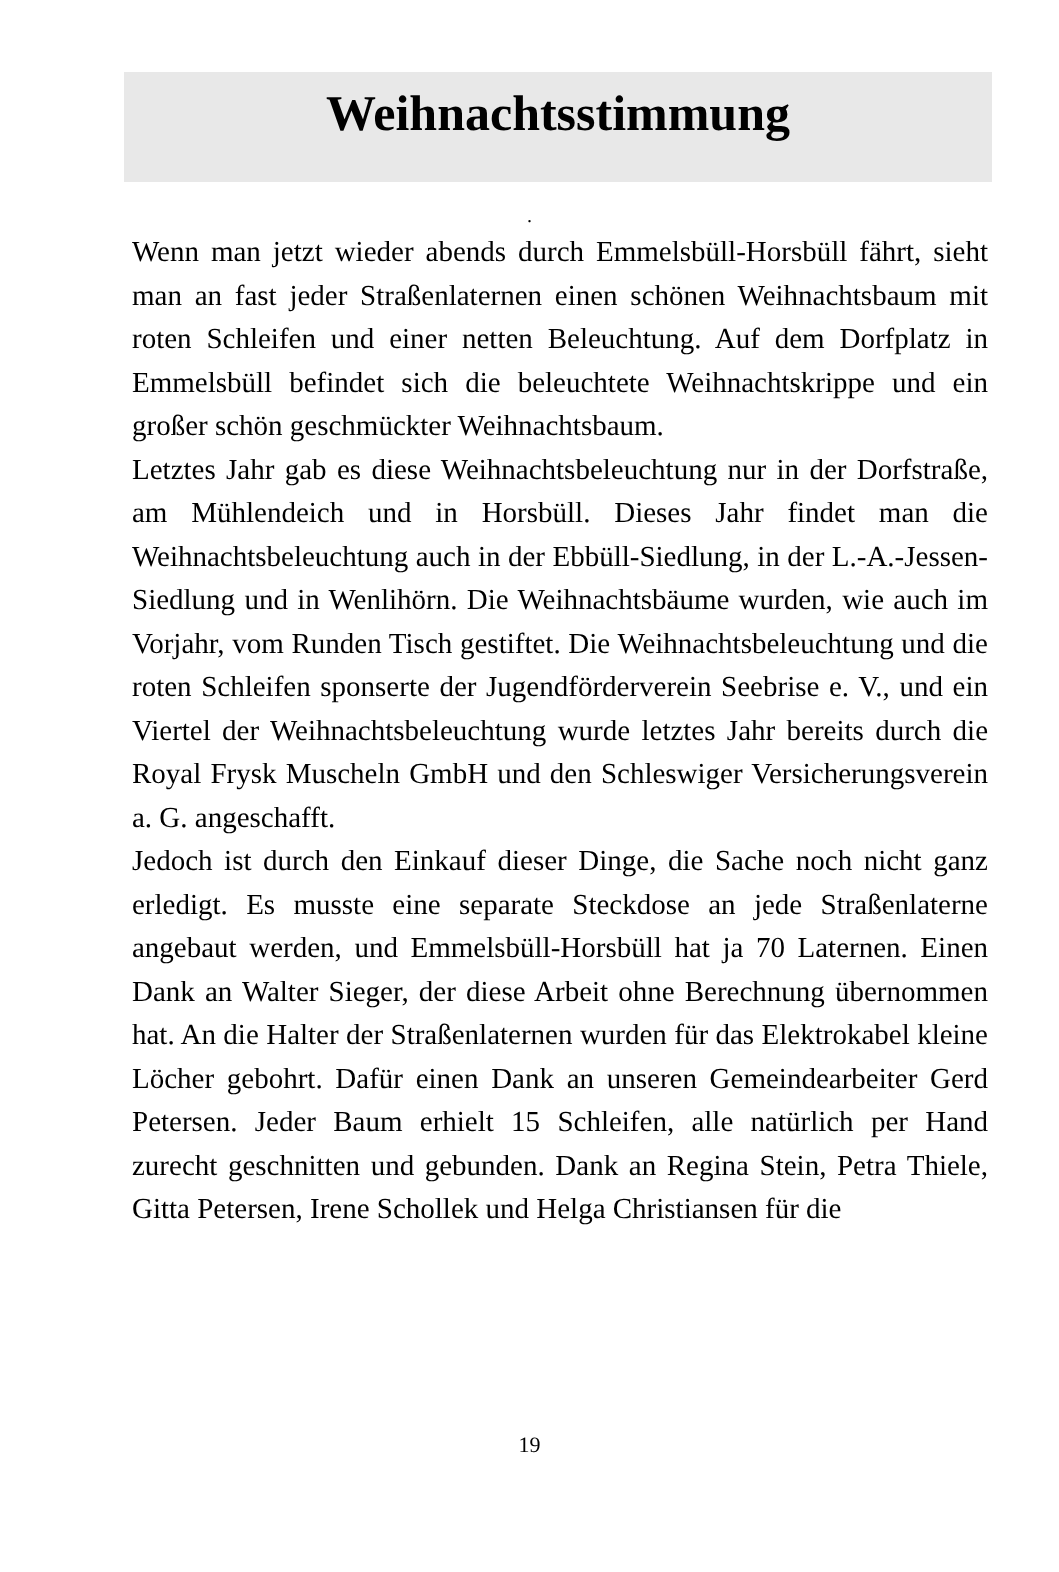Weihnachtsstimmung
.
Wenn man jetzt wieder abends durch Emmelsbüll-Horsbüll fährt, sieht man an fast jeder Straßenlaternen einen schönen Weihnachtsbaum mit roten Schleifen und einer netten Beleuchtung. Auf dem Dorfplatz in Emmelsbüll befindet sich die beleuchtete Weihnachtskrippe und ein großer schön geschmückter Weihnachtsbaum.
Letztes Jahr gab es diese Weihnachtsbeleuchtung nur in der Dorfstraße, am Mühlendeich und in Horsbüll. Dieses Jahr findet man die Weihnachtsbeleuchtung auch in der Ebbüll-Siedlung, in der L.-A.-Jessen-Siedlung und in Wenlihörn. Die Weihnachtsbäume wurden, wie auch im Vorjahr, vom Runden Tisch gestiftet. Die Weihnachtsbeleuchtung und die roten Schleifen sponserte der Jugendförderverein Seebrise e. V., und ein Viertel der Weihnachtsbeleuchtung wurde letztes Jahr bereits durch die Royal Frysk Muscheln GmbH und den Schleswiger Versicherungsverein a. G. angeschafft.
Jedoch ist durch den Einkauf dieser Dinge, die Sache noch nicht ganz erledigt. Es musste eine separate Steckdose an jede Straßenlaterne angebaut werden, und Emmelsbüll-Horsbüll hat ja 70 Laternen. Einen Dank an Walter Sieger, der diese Arbeit ohne Berechnung übernommen hat. An die Halter der Straßenlaternen wurden für das Elektrokabel kleine Löcher gebohrt. Dafür einen Dank an unseren Gemeindearbeiter Gerd Petersen. Jeder Baum erhielt 15 Schleifen, alle natürlich per Hand zurecht geschnitten und gebunden. Dank an Regina Stein, Petra Thiele, Gitta Petersen, Irene Schollek und Helga Christiansen für die
19